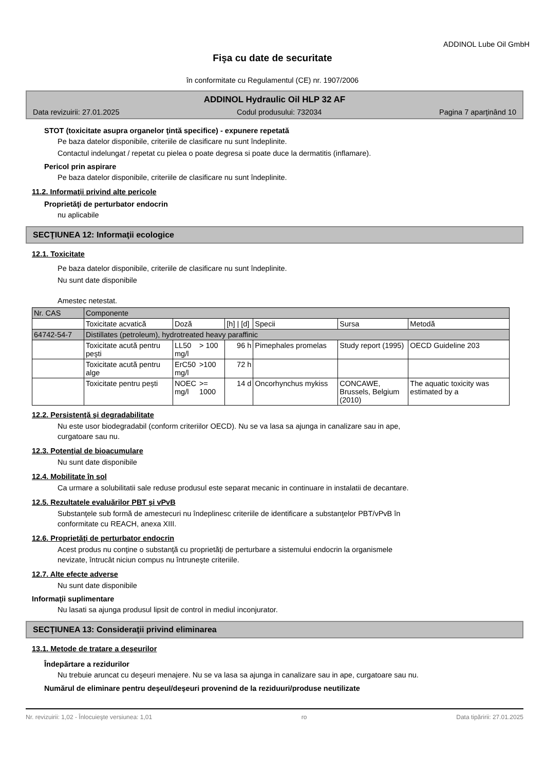ADDINOL Lube Oil GmbH
Fişa cu date de securitate
în conformitate cu Regulamentul (CE) nr. 1907/2006
ADDINOL Hydraulic Oil HLP 32 AF
Data revizuirii: 27.01.2025 Codul produsului: 732034 Pagina 7 aparţinând 10
STOT (toxicitate asupra organelor ţintă specifice) - expunere repetată
Pe baza datelor disponibile, criteriile de clasificare nu sunt îndeplinite.
Contactul indelungat / repetat cu pielea o poate degresa si poate duce la dermatitis (inflamare).
Pericol prin aspirare
Pe baza datelor disponibile, criteriile de clasificare nu sunt îndeplinite.
11.2. Informaţii privind alte pericole
Proprietăţi de perturbator endocrin
nu aplicabile
SECŢIUNEA 12: Informaţii ecologice
12.1. Toxicitate
Pe baza datelor disponibile, criteriile de clasificare nu sunt îndeplinite.
Nu sunt date disponibile
Amestec netestat.
| Nr. CAS | Componente | | | | | | |
| | Toxicitate acvatică | Doză | | [h] / [d] | Specii | Sursa | Metodă |
| 64742-54-7 | Distillates (petroleum), hydrotreated heavy paraffinic | | | | | | |
| | Toxicitate acută pentru peşti | LL50 mg/l | > 100 | 96 h | Pimephales promelas | Study report (1995) | OECD Guideline 203 |
| | Toxicitate acută pentru alge | ErC50 mg/l | >100 | 72 h | | | |
| | Toxicitate pentru peşti | NOEC mg/l | >= 1000 | 14 d | Oncorhynchus mykiss | CONCAWE, Brussels, Belgium (2010) | The aquatic toxicity was estimated by a |
12.2. Persistenţă şi degradabilitate
Nu este usor biodegradabil (conform criteriilor OECD). Nu se va lasa sa ajunga in canalizare sau in ape,
curgatoare sau nu.
12.3. Potenţial de bioacumulare
Nu sunt date disponibile
12.4. Mobilitate în sol
Ca urmare a solubilitatii sale reduse produsul este separat mecanic in continuare in instalatii de decantare.
12.5. Rezultatele evaluărilor PBT şi vPvB
Substanţele sub formă de amestecuri nu îndeplinesc criteriile de identificare a substanţelor PBT/vPvB în
conformitate cu REACH, anexa XIII.
12.6. Proprietăţi de perturbator endocrin
Acest produs nu conţine o substanţă cu proprietăţi de perturbare a sistemului endocrin la organismele
nevizate, întrucât niciun compus nu întruneşte criteriile.
12.7. Alte efecte adverse
Nu sunt date disponibile
Informaţii suplimentare
Nu lasati sa ajunga produsul lipsit de control in mediul inconjurator.
SECŢIUNEA 13: Consideraţii privind eliminarea
13.1. Metode de tratare a deşeurilor
Îndepărtare a rezidurilor
Nu trebuie aruncat cu deşeuri menajere. Nu se va lasa sa ajunga in canalizare sau in ape, curgatoare sau nu.
Numărul de eliminare pentru deşeul/deşeuri provenind de la reziduuri/produse neutilizate
Nr. revizuirii: 1,02 - Înlocuieşte versiunea: 1,01 ro Data tipăririi: 27.01.2025